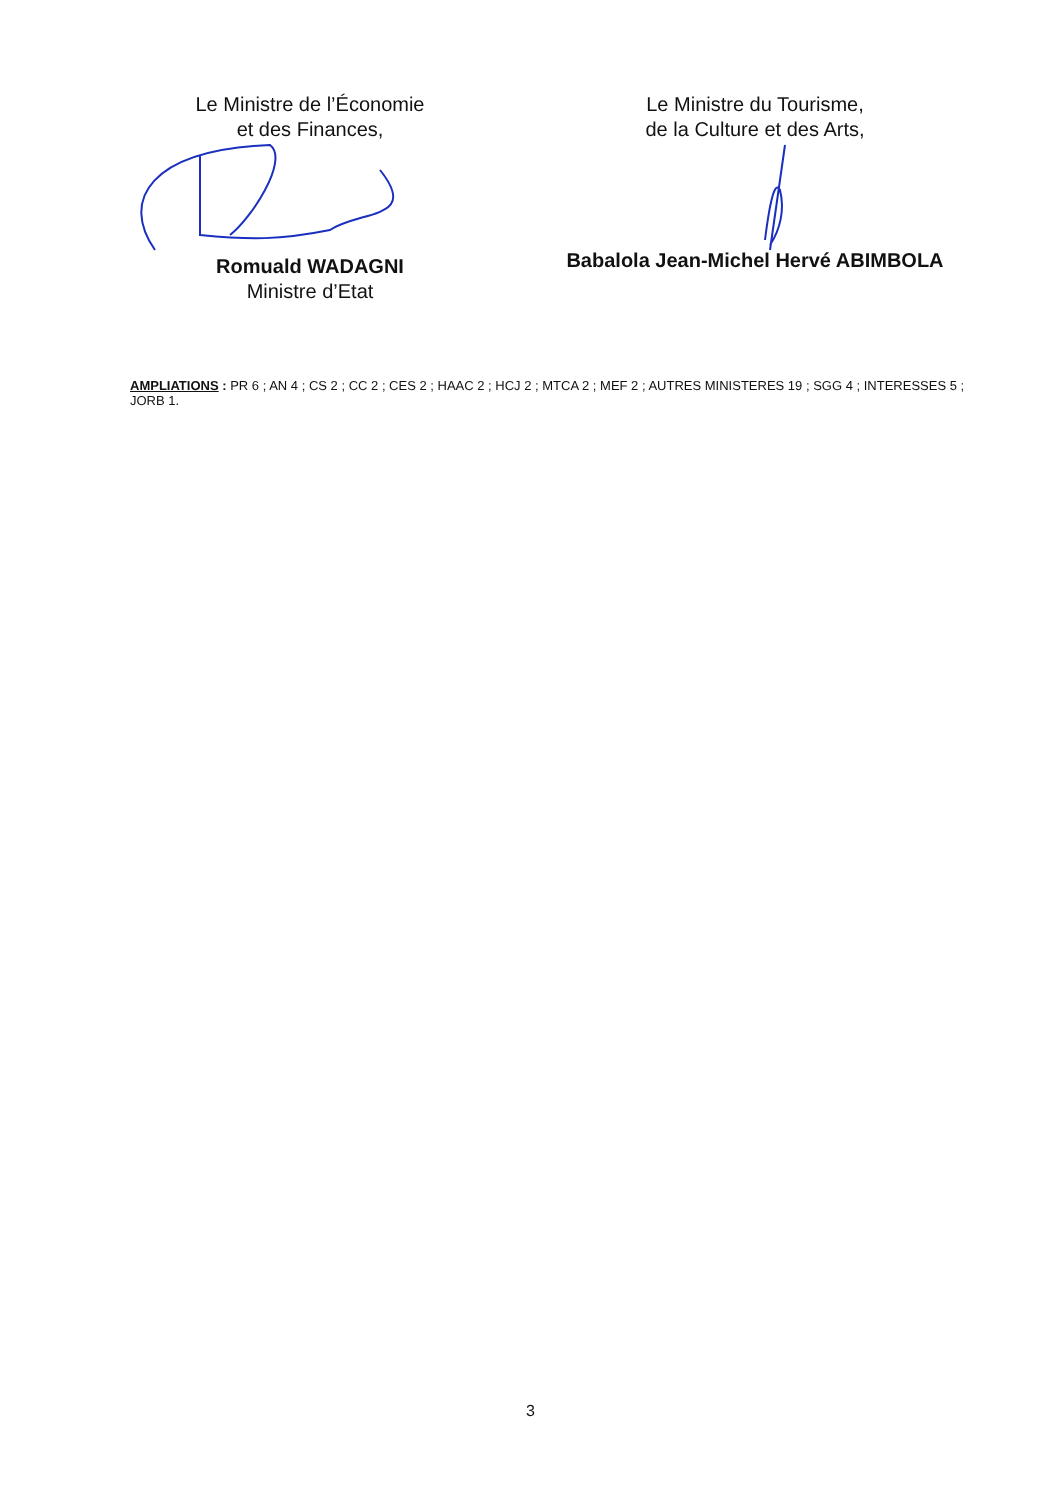Le Ministre de l’Économie
et des Finances,
Romuald WADAGNI
Ministre d’Etat
Le Ministre du Tourisme,
de la Culture et des Arts,
Babalola Jean-Michel Hervé ABIMBOLA
AMPLIATIONS : PR 6 ; AN 4 ; CS 2 ; CC 2 ; CES 2 ; HAAC 2 ; HCJ 2 ; MTCA 2 ; MEF 2 ; AUTRES MINISTERES 19 ; SGG 4 ; INTERESSES 5 ; JORB 1.
3